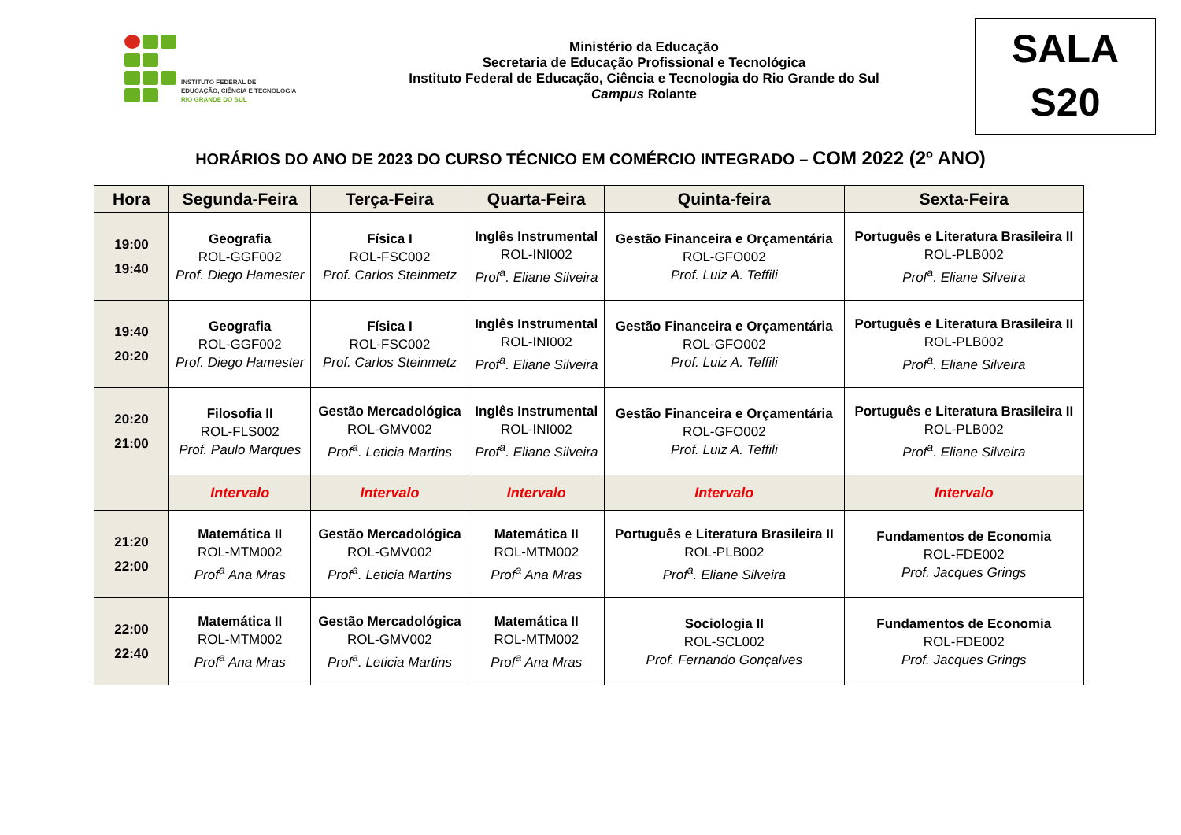INSTITUTO FEDERAL DE
EDUCAÇÃO, CIÊNCIA E TECNOLOGIA
RIO GRANDE DO SUL
Ministério da Educação
Secretaria de Educação Profissional e Tecnológica
Instituto Federal de Educação, Ciência e Tecnologia do Rio Grande do Sul
Campus Rolante
SALA
S20
HORÁRIOS DO ANO DE 2023 DO CURSO TÉCNICO EM COMÉRCIO INTEGRADO – COM 2022 (2º ANO)
| Hora | Segunda-Feira | Terça-Feira | Quarta-Feira | Quinta-feira | Sexta-Feira |
| --- | --- | --- | --- | --- | --- |
| 19:00 19:40 | Geografia ROL-GGF002 Prof. Diego Hamester | Física I ROL-FSC002 Prof. Carlos Steinmetz | Inglês Instrumental ROL-INI002 Prof<sup>a</sup>. Eliane Silveira | Gestão Financeira e Orçamentária ROL-GFO002 Prof. Luiz A. Teffili | Português e Literatura Brasileira II ROL-PLB002 Prof<sup>a</sup>. Eliane Silveira |
| 19:40 20:20 | Geografia ROL-GGF002 Prof. Diego Hamester | Física I ROL-FSC002 Prof. Carlos Steinmetz | Inglês Instrumental ROL-INI002 Prof<sup>a</sup>. Eliane Silveira | Gestão Financeira e Orçamentária ROL-GFO002 Prof. Luiz A. Teffili | Português e Literatura Brasileira II ROL-PLB002 Prof<sup>a</sup>. Eliane Silveira |
| 20:20 21:00 | Filosofia II ROL-FLS002 Prof. Paulo Marques | Gestão Mercadológica ROL-GMV002 Prof<sup>a</sup>. Leticia Martins | Inglês Instrumental ROL-INI002 Prof<sup>a</sup>. Eliane Silveira | Gestão Financeira e Orçamentária ROL-GFO002 Prof. Luiz A. Teffili | Português e Literatura Brasileira II ROL-PLB002 Prof<sup>a</sup>. Eliane Silveira |
| | Intervalo | Intervalo | Intervalo | Intervalo | Intervalo |
| 21:20 22:00 | Matemática II ROL-MTM002 Prof<sup>a</sup> Ana Mras | Gestão Mercadológica ROL-GMV002 Prof<sup>a</sup>. Leticia Martins | Matemática II ROL-MTM002 Prof<sup>a</sup> Ana Mras | Português e Literatura Brasileira II ROL-PLB002 Prof<sup>a</sup>. Eliane Silveira | Fundamentos de Economia ROL-FDE002 Prof. Jacques Grings |
| 22:00 22:40 | Matemática II ROL-MTM002 Prof<sup>a</sup> Ana Mras | Gestão Mercadológica ROL-GMV002 Prof<sup>a</sup>. Leticia Martins | Matemática II ROL-MTM002 Prof<sup>a</sup> Ana Mras | Sociologia II ROL-SCL002 Prof. Fernando Gonçalves | Fundamentos de Economia ROL-FDE002 Prof. Jacques Grings |